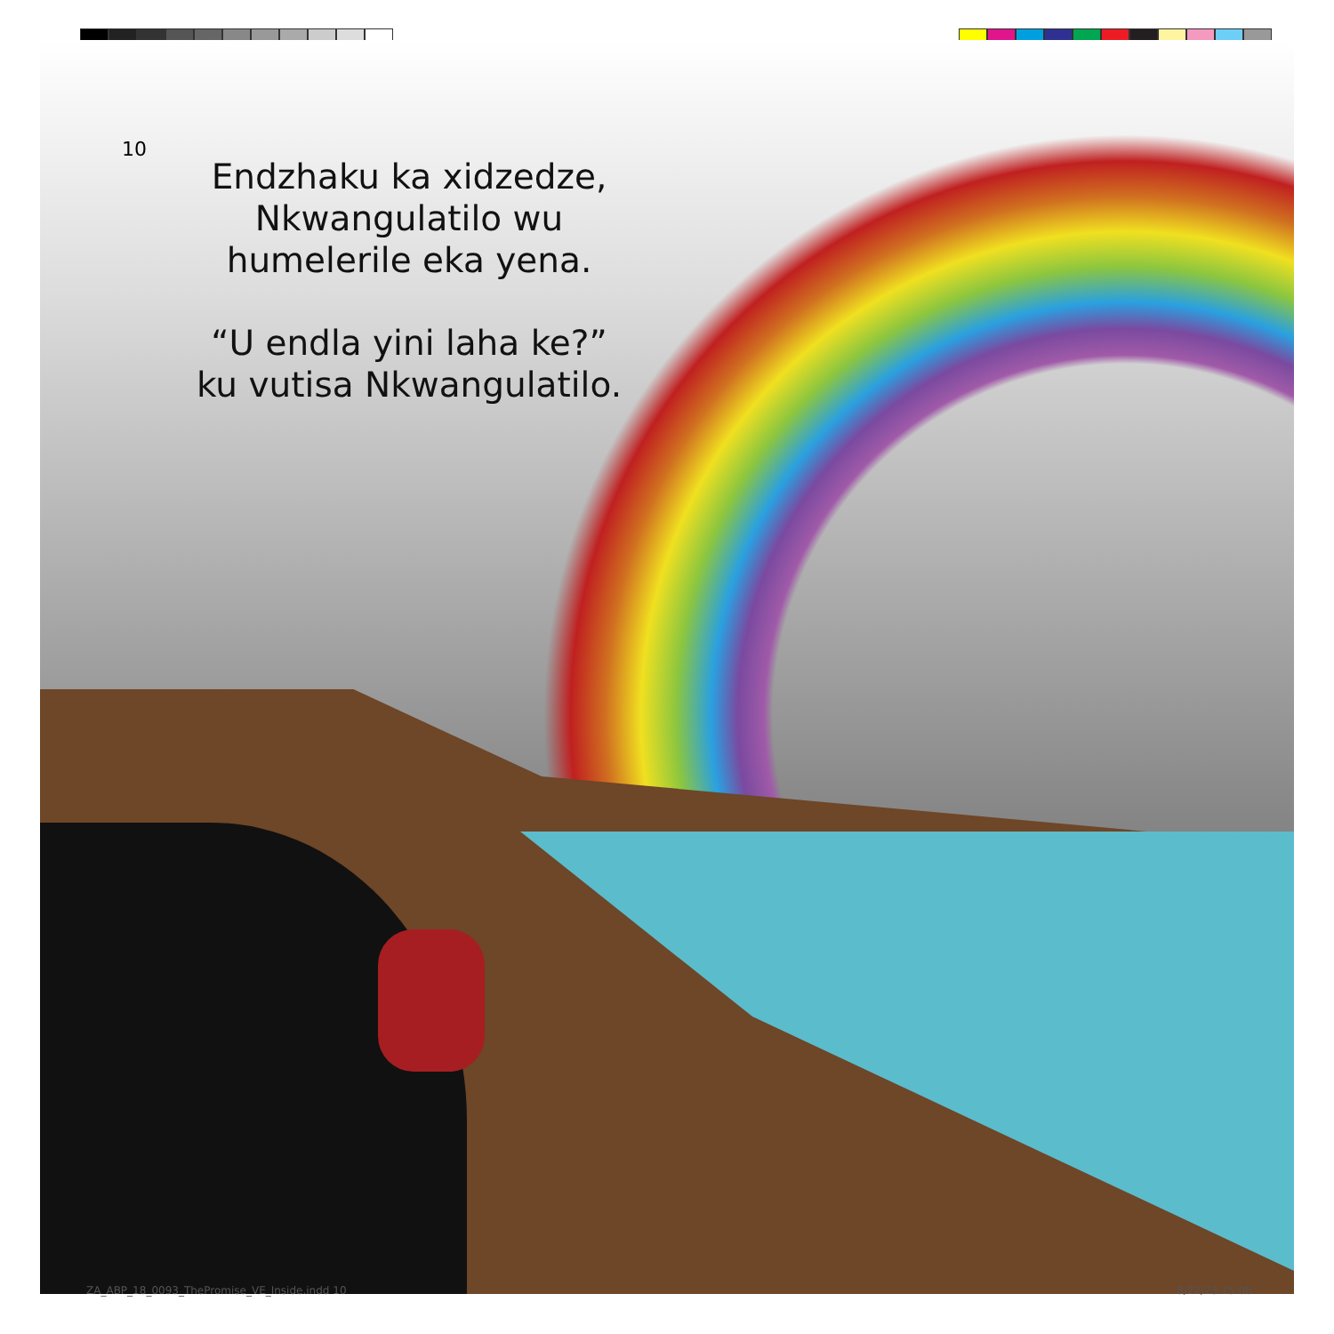10
Endzhaku ka xidzedze,
Nkwangulatilo wu
humelerile eka yena.
“U endla yini laha ke?”
ku vutisa Nkwangulatilo.
ZA_ABP_18_0093_ThePromise_VE_Inside.indd 10
8/22/23 15:06